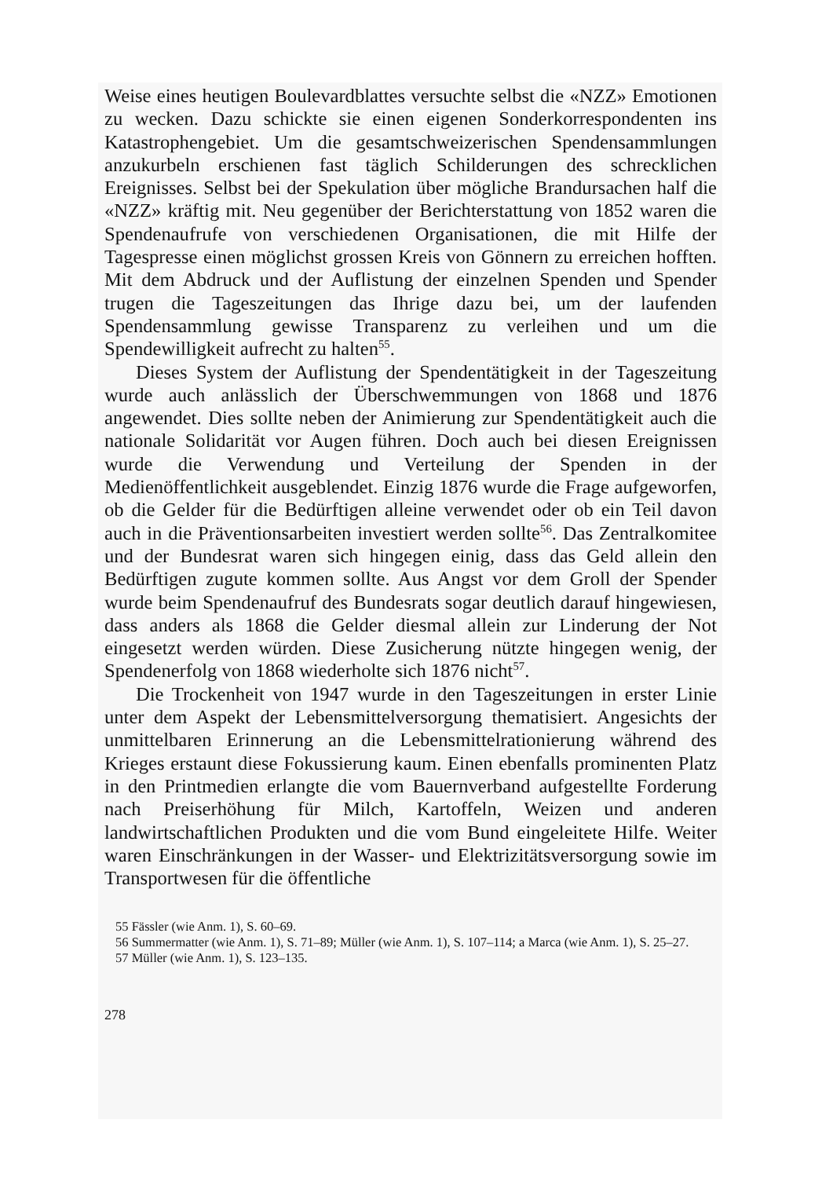Weise eines heutigen Boulevardblattes versuchte selbst die «NZZ» Emotionen zu wecken. Dazu schickte sie einen eigenen Sonderkorrespondenten ins Katastrophengebiet. Um die gesamtschweizerischen Spendensammlungen anzukurbeln erschienen fast täglich Schilderungen des schrecklichen Ereignisses. Selbst bei der Spekulation über mögliche Brandursachen half die «NZZ» kräftig mit. Neu gegenüber der Berichterstattung von 1852 waren die Spendenaufrufe von verschiedenen Organisationen, die mit Hilfe der Tagespresse einen möglichst grossen Kreis von Gönnern zu erreichen hofften. Mit dem Abdruck und der Auflistung der einzelnen Spenden und Spender trugen die Tageszeitungen das Ihrige dazu bei, um der laufenden Spendensammlung gewisse Transparenz zu verleihen und um die Spendewilligkeit aufrecht zu halten<sup>55</sup>.
Dieses System der Auflistung der Spendentätigkeit in der Tageszeitung wurde auch anlässlich der Überschwemmungen von 1868 und 1876 angewendet. Dies sollte neben der Animierung zur Spendentätigkeit auch die nationale Solidarität vor Augen führen. Doch auch bei diesen Ereignissen wurde die Verwendung und Verteilung der Spenden in der Medienöffentlichkeit ausgeblendet. Einzig 1876 wurde die Frage aufgeworfen, ob die Gelder für die Bedürftigen alleine verwendet oder ob ein Teil davon auch in die Präventionsarbeiten investiert werden sollte<sup>56</sup>. Das Zentralkomitee und der Bundesrat waren sich hingegen einig, dass das Geld allein den Bedürftigen zugute kommen sollte. Aus Angst vor dem Groll der Spender wurde beim Spendenaufruf des Bundesrats sogar deutlich darauf hingewiesen, dass anders als 1868 die Gelder diesmal allein zur Linderung der Not eingesetzt werden würden. Diese Zusicherung nützte hingegen wenig, der Spendenerfolg von 1868 wiederholte sich 1876 nicht<sup>57</sup>.
Die Trockenheit von 1947 wurde in den Tageszeitungen in erster Linie unter dem Aspekt der Lebensmittelversorgung thematisiert. Angesichts der unmittelbaren Erinnerung an die Lebensmittelrationierung während des Krieges erstaunt diese Fokussierung kaum. Einen ebenfalls prominenten Platz in den Printmedien erlangte die vom Bauernverband aufgestellte Forderung nach Preiserhöhung für Milch, Kartoffeln, Weizen und anderen landwirtschaftlichen Produkten und die vom Bund eingeleitete Hilfe. Weiter waren Einschränkungen in der Wasser- und Elektrizitätsversorgung sowie im Transportwesen für die öffentliche
55 Fässler (wie Anm. 1), S. 60–69.
56 Summermatter (wie Anm. 1), S. 71–89; Müller (wie Anm. 1), S. 107–114; a Marca (wie Anm. 1), S. 25–27.
57 Müller (wie Anm. 1), S. 123–135.
278